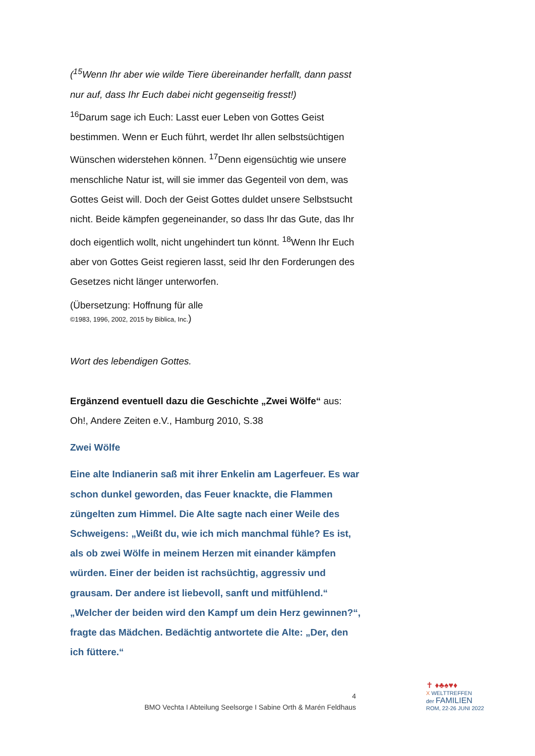(<sup>15</sup>Wenn Ihr aber wie wilde Tiere übereinander herfallt, dann passt nur auf, dass Ihr Euch dabei nicht gegenseitig fresst!)
<sup>16</sup> Darum sage ich Euch: Lasst euer Leben von Gottes Geist bestimmen. Wenn er Euch führt, werdet Ihr allen selbstsüchtigen Wünschen widerstehen können. <sup>17</sup>Denn eigensüchtig wie unsere menschliche Natur ist, will sie immer das Gegenteil von dem, was Gottes Geist will. Doch der Geist Gottes duldet unsere Selbstsucht nicht. Beide kämpfen gegeneinander, so dass Ihr das Gute, das Ihr doch eigentlich wollt, nicht ungehindert tun könnt. <sup>18</sup>Wenn Ihr Euch aber von Gottes Geist regieren lasst, seid Ihr den Forderungen des Gesetzes nicht länger unterworfen.
(Übersetzung: Hoffnung für alle
©1983, 1996, 2002, 2015 by Biblica, Inc.)
Wort des lebendigen Gottes.
Ergänzend eventuell dazu die Geschichte „Zwei Wölfe“ aus:
Oh!, Andere Zeiten e.V., Hamburg 2010, S.38
Zwei Wölfe
Eine alte Indianerin saß mit ihrer Enkelin am Lagerfeuer. Es war schon dunkel geworden, das Feuer knackte, die Flammen züngelten zum Himmel. Die Alte sagte nach einer Weile des Schweigens: „Weißt du, wie ich mich manchmal fühle? Es ist, als ob zwei Wölfe in meinem Herzen mit einander kämpfen würden. Einer der beiden ist rachsüchtig, aggressiv und grausam. Der andere ist liebevoll, sanft und mitfühlend.“ „Welcher der beiden wird den Kampf um dein Herz gewinnen?“, fragte das Mädchen. Bedächtig antwortete die Alte: „Der, den ich füttere.“
4
BMO Vechta I Abteilung Seelsorge I Sabine Orth & Marén Feldhaus
✝ ♦♣♠♥♦
X WELTTREFFEN
der FAMILIEN
ROM, 22-26 JUNI 2022